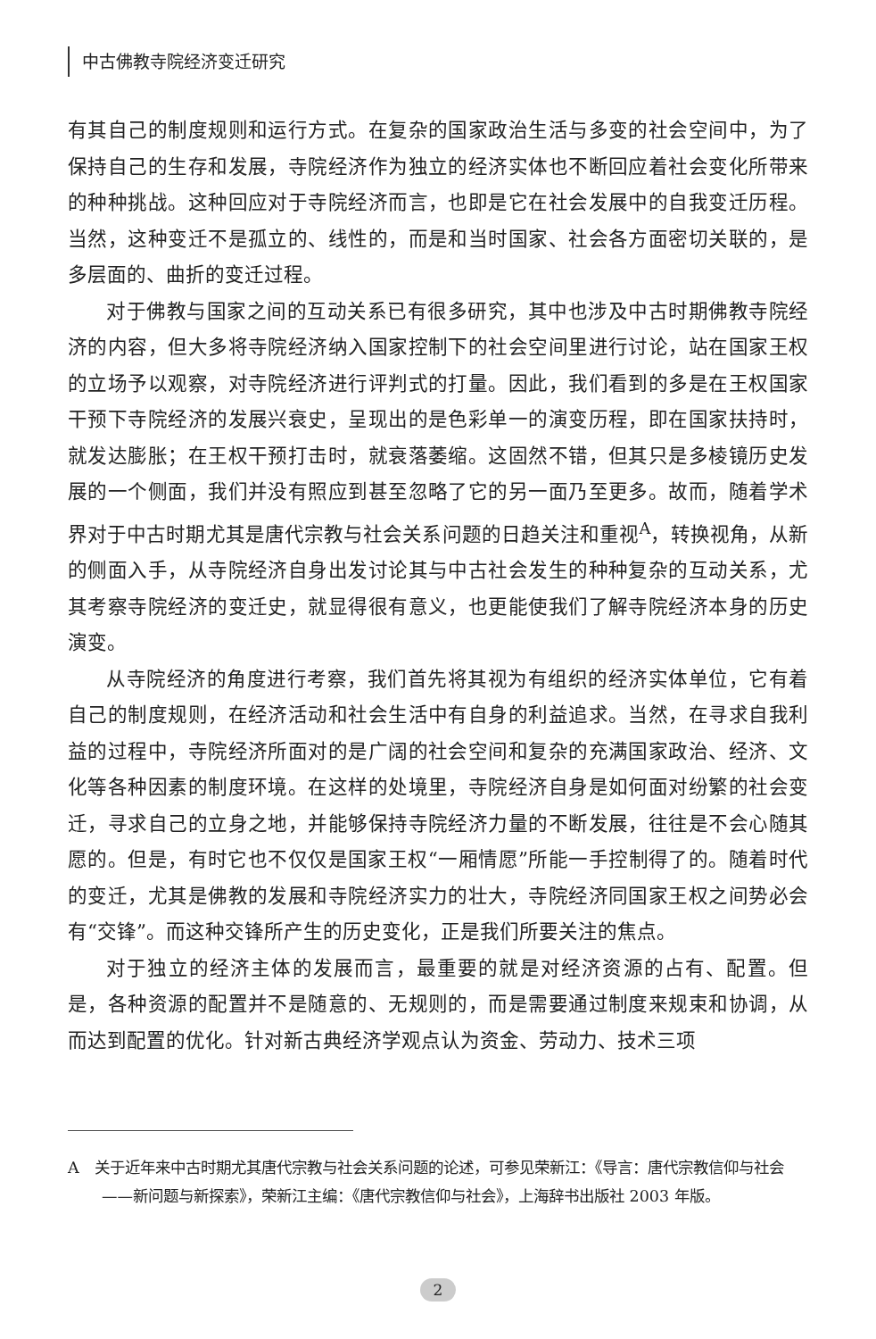中古佛教寺院经济变迁研究
有其自己的制度规则和运行方式。在复杂的国家政治生活与多变的社会空间中，为了保持自己的生存和发展，寺院经济作为独立的经济实体也不断回应着社会变化所带来的种种挑战。这种回应对于寺院经济而言，也即是它在社会发展中的自我变迁历程。当然，这种变迁不是孤立的、线性的，而是和当时国家、社会各方面密切关联的，是多层面的、曲折的变迁过程。
对于佛教与国家之间的互动关系已有很多研究，其中也涉及中古时期佛教寺院经济的内容，但大多将寺院经济纳入国家控制下的社会空间里进行讨论，站在国家王权的立场予以观察，对寺院经济进行评判式的打量。因此，我们看到的多是在王权国家干预下寺院经济的发展兴衰史，呈现出的是色彩单一的演变历程，即在国家扶持时，就发达膨胀；在王权干预打击时，就衰落萎缩。这固然不错，但其只是多棱镜历史发展的一个侧面，我们并没有照应到甚至忽略了它的另一面乃至更多。故而，随着学术界对于中古时期尤其是唐代宗教与社会关系问题的日趋关注和重视<sup>A</sup>，转换视角，从新的侧面入手，从寺院经济自身出发讨论其与中古社会发生的种种复杂的互动关系，尤其考察寺院经济的变迁史，就显得很有意义，也更能使我们了解寺院经济本身的历史演变。
从寺院经济的角度进行考察，我们首先将其视为有组织的经济实体单位，它有着自己的制度规则，在经济活动和社会生活中有自身的利益追求。当然，在寻求自我利益的过程中，寺院经济所面对的是广阔的社会空间和复杂的充满国家政治、经济、文化等各种因素的制度环境。在这样的处境里，寺院经济自身是如何面对纷繁的社会变迁，寻求自己的立身之地，并能够保持寺院经济力量的不断发展，往往是不会心随其愿的。但是，有时它也不仅仅是国家王权“一厢情愿”所能一手控制得了的。随着时代的变迁，尤其是佛教的发展和寺院经济实力的壮大，寺院经济同国家王权之间势必会有“交锋”。而这种交锋所产生的历史变化，正是我们所要关注的焦点。
对于独立的经济主体的发展而言，最重要的就是对经济资源的占有、配置。但是，各种资源的配置并不是随意的、无规则的，而是需要通过制度来规束和协调，从而达到配置的优化。针对新古典经济学观点认为资金、劳动力、技术三项
A　关于近年来中古时期尤其唐代宗教与社会关系问题的论述，可参见荣新江：《导言：唐代宗教信仰与社会——新问题与新探索》，荣新江主编：《唐代宗教信仰与社会》，上海辞书出版社 2003 年版。
2